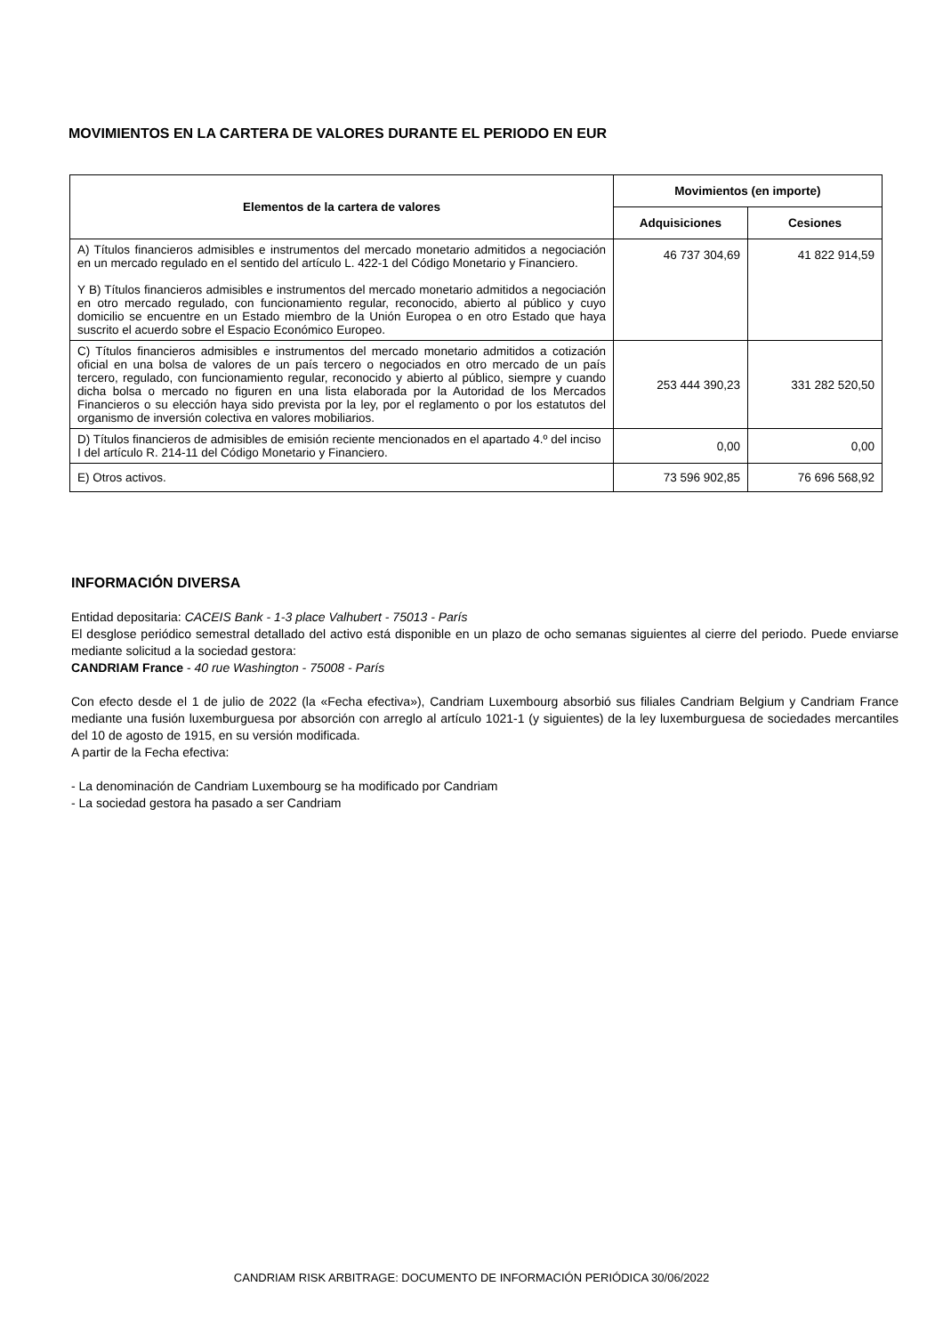MOVIMIENTOS EN LA CARTERA DE VALORES DURANTE EL PERIODO EN EUR
| Elementos de la cartera de valores | Movimientos (en importe) | |
| --- | --- | --- |
| | Adquisiciones | Cesiones |
| A) Títulos financieros admisibles e instrumentos del mercado monetario admitidos a negociación en un mercado regulado en el sentido del artículo L. 422-1 del Código Monetario y Financiero. Y B) Títulos financieros admisibles e instrumentos del mercado monetario admitidos a negociación en otro mercado regulado, con funcionamiento regular, reconocido, abierto al público y cuyo domicilio se encuentre en un Estado miembro de la Unión Europea o en otro Estado que haya suscrito el acuerdo sobre el Espacio Económico Europeo. | 46 737 304,69 | 41 822 914,59 |
| C) Títulos financieros admisibles e instrumentos del mercado monetario admitidos a cotización oficial en una bolsa de valores de un país tercero o negociados en otro mercado de un país tercero, regulado, con funcionamiento regular, reconocido y abierto al público, siempre y cuando dicha bolsa o mercado no figuren en una lista elaborada por la Autoridad de los Mercados Financieros o su elección haya sido prevista por la ley, por el reglamento o por los estatutos del organismo de inversión colectiva en valores mobiliarios. | 253 444 390,23 | 331 282 520,50 |
| D) Títulos financieros de admisibles de emisión reciente mencionados en el apartado 4.º del inciso I del artículo R. 214-11 del Código Monetario y Financiero. | 0,00 | 0,00 |
| E) Otros activos. | 73 596 902,85 | 76 696 568,92 |
INFORMACIÓN DIVERSA
Entidad depositaria: CACEIS Bank - 1-3 place Valhubert - 75013 - París
El desglose periódico semestral detallado del activo está disponible en un plazo de ocho semanas siguientes al cierre del periodo. Puede enviarse mediante solicitud a la sociedad gestora:
CANDRIAM France - 40 rue Washington - 75008 - París
Con efecto desde el 1 de julio de 2022 (la «Fecha efectiva»), Candriam Luxembourg absorbió sus filiales Candriam Belgium y Candriam France mediante una fusión luxemburguesa por absorción con arreglo al artículo 1021-1 (y siguientes) de la ley luxemburguesa de sociedades mercantiles del 10 de agosto de 1915, en su versión modificada.
A partir de la Fecha efectiva:
- La denominación de Candriam Luxembourg se ha modificado por Candriam
- La sociedad gestora ha pasado a ser Candriam
CANDRIAM RISK ARBITRAGE: DOCUMENTO DE INFORMACIÓN PERIÓDICA 30/06/2022